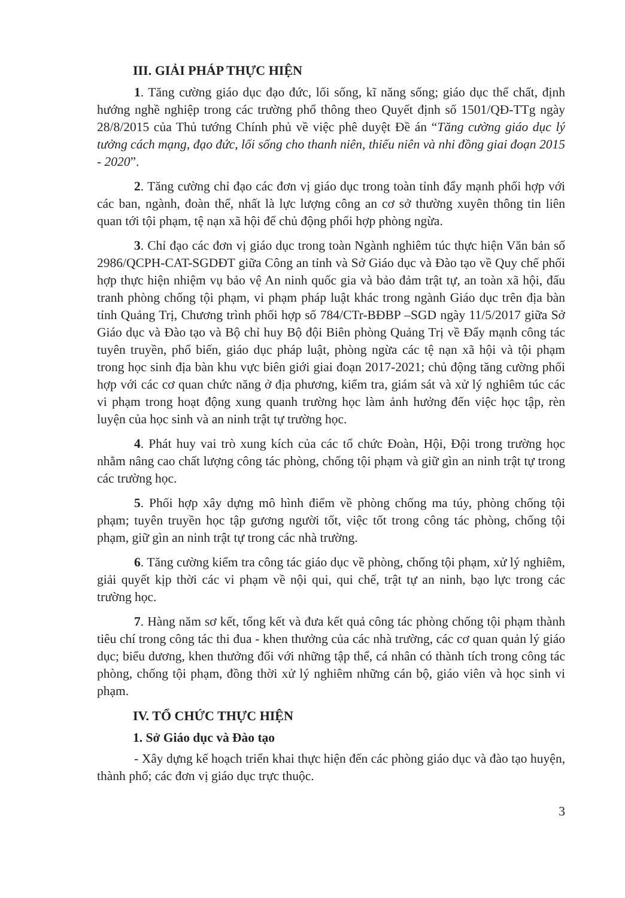III. GIẢI PHÁP THỰC HIỆN
1. Tăng cường giáo dục đạo đức, lối sống, kĩ năng sống; giáo dục thể chất, định hướng nghề nghiệp trong các trường phổ thông theo Quyết định số 1501/QĐ-TTg ngày 28/8/2015 của Thủ tướng Chính phủ về việc phê duyệt Đề án “Tăng cường giáo dục lý tưởng cách mạng, đạo đức, lối sống cho thanh niên, thiếu niên và nhi đồng giai đoạn 2015 - 2020”.
2. Tăng cường chỉ đạo các đơn vị giáo dục trong toàn tỉnh đẩy mạnh phối hợp với các ban, ngành, đoàn thể, nhất là lực lượng công an cơ sở thường xuyên thông tin liên quan tới tội phạm, tệ nạn xã hội để chủ động phối hợp phòng ngừa.
3. Chỉ đạo các đơn vị giáo dục trong toàn Ngành nghiêm túc thực hiện Văn bản số 2986/QCPH-CAT-SGDĐT giữa Công an tỉnh và Sở Giáo dục và Đào tạo về Quy chế phối hợp thực hiện nhiệm vụ bảo vệ An ninh quốc gia và bảo đảm trật tự, an toàn xã hội, đấu tranh phòng chống tội phạm, vi phạm pháp luật khác trong ngành Giáo dục trên địa bàn tỉnh Quảng Trị, Chương trình phối hợp số 784/CTr-BĐBP –SGD ngày 11/5/2017 giữa Sở Giáo dục và Đào tạo và Bộ chỉ huy Bộ đội Biên phòng Quảng Trị về Đẩy mạnh công tác tuyên truyền, phổ biến, giáo dục pháp luật, phòng ngừa các tệ nạn xã hội và tội phạm trong học sinh địa bàn khu vực biên giới giai đoạn 2017-2021; chủ động tăng cường phối hợp với các cơ quan chức năng ở địa phương, kiểm tra, giám sát và xử lý nghiêm túc các vi phạm trong hoạt động xung quanh trường học làm ảnh hưởng đến việc học tập, rèn luyện của học sinh và an ninh trật tự trường học.
4. Phát huy vai trò xung kích của các tổ chức Đoàn, Hội, Đội trong trường học nhằm nâng cao chất lượng công tác phòng, chống tội phạm và giữ gìn an ninh trật tự trong các trường học.
5. Phối hợp xây dựng mô hình điểm về phòng chống ma túy, phòng chống tội phạm; tuyên truyền học tập gương người tốt, việc tốt trong công tác phòng, chống tội phạm, giữ gìn an ninh trật tự trong các nhà trường.
6. Tăng cường kiểm tra công tác giáo dục về phòng, chống tội phạm, xử lý nghiêm, giải quyết kịp thời các vi phạm về nội qui, qui chế, trật tự an ninh, bạo lực trong các trường học.
7. Hàng năm sơ kết, tổng kết và đưa kết quả công tác phòng chống tội phạm thành tiêu chí trong công tác thi đua - khen thưởng của các nhà trường, các cơ quan quản lý giáo dục; biểu dương, khen thưởng đối với những tập thể, cá nhân có thành tích trong công tác phòng, chống tội phạm, đồng thời xử lý nghiêm những cán bộ, giáo viên và học sinh vi phạm.
IV. TỔ CHỨC THỰC HIỆN
1. Sở Giáo dục và Đào tạo
- Xây dựng kế hoạch triển khai thực hiện đến các phòng giáo dục và đào tạo huyện, thành phố; các đơn vị giáo dục trực thuộc.
3